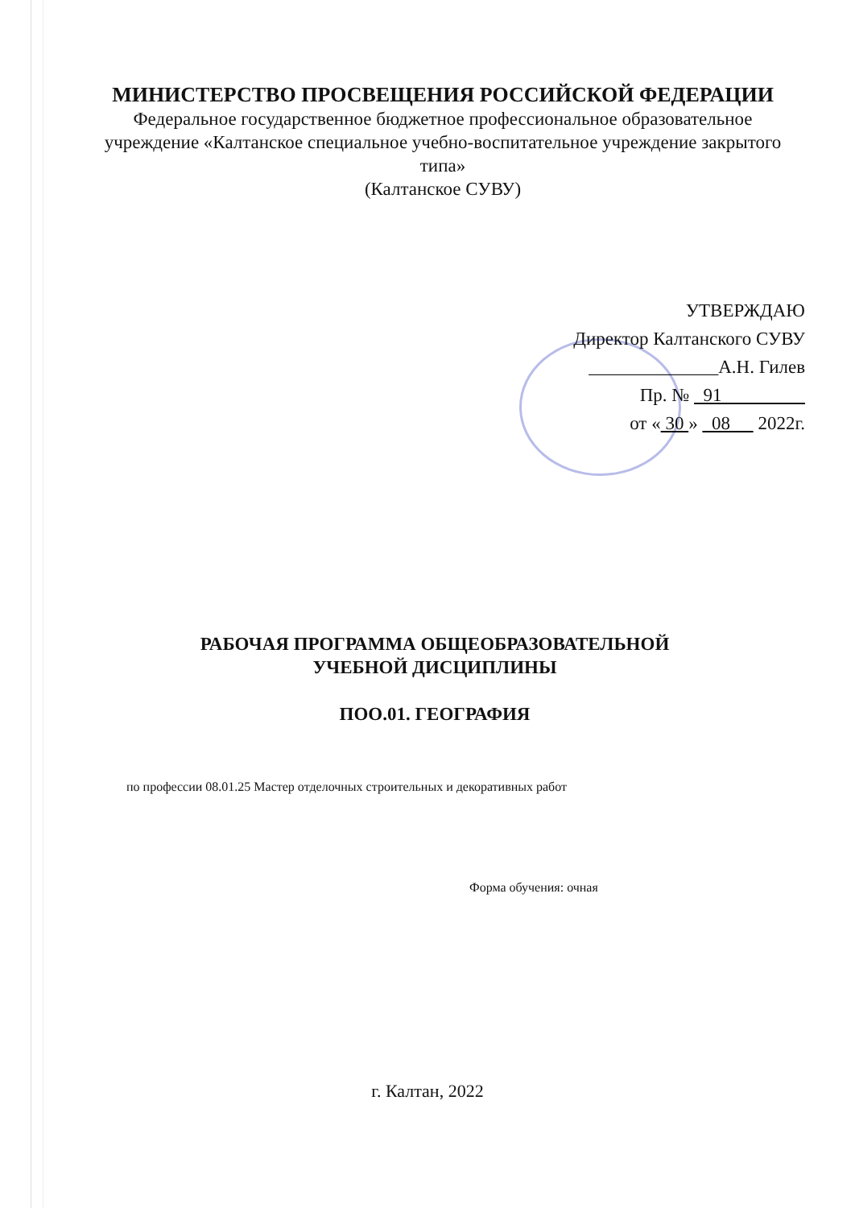МИНИСТЕРСТВО ПРОСВЕЩЕНИЯ РОССИЙСКОЙ ФЕДЕРАЦИИ
Федеральное государственное бюджетное профессиональное образовательное учреждение «Калтанское специальное учебно-воспитательное учреждение закрытого типа»
(Калтанское СУВУ)
УТВЕРЖДАЮ
Директор Калтанского СУВУ
______________А.Н. Гилев
Пр. № 91
от « 30 » 08 2022г.
РАБОЧАЯ ПРОГРАММА ОБЩЕОБРАЗОВАТЕЛЬНОЙ
УЧЕБНОЙ ДИСЦИПЛИНЫ
ПОО.01. ГЕОГРАФИЯ
по профессии 08.01.25 Мастер отделочных строительных и декоративных работ
Форма обучения: очная
г. Калтан, 2022